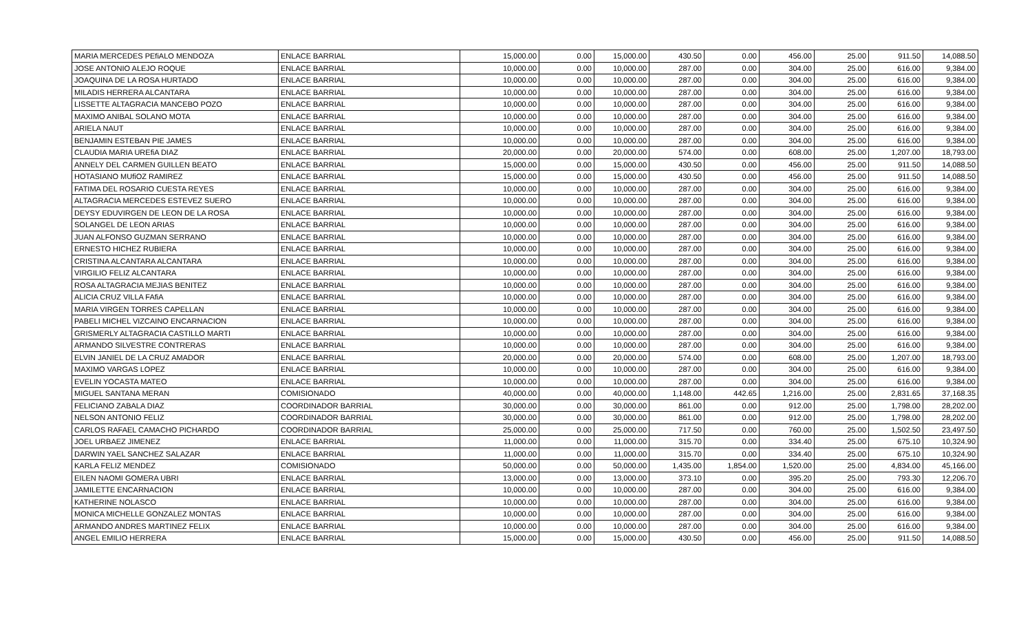| MARIA MERCEDES PEfiALO MENDOZA | ENLACE BARRIAL | 15,000.00 | 0.00 | 15,000.00 | 430.50 | 0.00 | 456.00 | 25.00 | 911.50 | 14,088.50 |
| JOSE ANTONIO ALEJO ROQUE | ENLACE BARRIAL | 10,000.00 | 0.00 | 10,000.00 | 287.00 | 0.00 | 304.00 | 25.00 | 616.00 | 9,384.00 |
| JOAQUINA DE LA ROSA HURTADO | ENLACE BARRIAL | 10,000.00 | 0.00 | 10,000.00 | 287.00 | 0.00 | 304.00 | 25.00 | 616.00 | 9,384.00 |
| MILADIS HERRERA ALCANTARA | ENLACE BARRIAL | 10,000.00 | 0.00 | 10,000.00 | 287.00 | 0.00 | 304.00 | 25.00 | 616.00 | 9,384.00 |
| LISSETTE ALTAGRACIA MANCEBO POZO | ENLACE BARRIAL | 10,000.00 | 0.00 | 10,000.00 | 287.00 | 0.00 | 304.00 | 25.00 | 616.00 | 9,384.00 |
| MAXIMO ANIBAL SOLANO MOTA | ENLACE BARRIAL | 10,000.00 | 0.00 | 10,000.00 | 287.00 | 0.00 | 304.00 | 25.00 | 616.00 | 9,384.00 |
| ARIELA NAUT | ENLACE BARRIAL | 10,000.00 | 0.00 | 10,000.00 | 287.00 | 0.00 | 304.00 | 25.00 | 616.00 | 9,384.00 |
| BENJAMIN ESTEBAN PIE JAMES | ENLACE BARRIAL | 10,000.00 | 0.00 | 10,000.00 | 287.00 | 0.00 | 304.00 | 25.00 | 616.00 | 9,384.00 |
| CLAUDIA MARIA UREfiA DIAZ | ENLACE BARRIAL | 20,000.00 | 0.00 | 20,000.00 | 574.00 | 0.00 | 608.00 | 25.00 | 1,207.00 | 18,793.00 |
| ANNELY DEL CARMEN GUILLEN BEATO | ENLACE BARRIAL | 15,000.00 | 0.00 | 15,000.00 | 430.50 | 0.00 | 456.00 | 25.00 | 911.50 | 14,088.50 |
| HOTASIANO MUfiOZ RAMIREZ | ENLACE BARRIAL | 15,000.00 | 0.00 | 15,000.00 | 430.50 | 0.00 | 456.00 | 25.00 | 911.50 | 14,088.50 |
| FATIMA DEL ROSARIO CUESTA REYES | ENLACE BARRIAL | 10,000.00 | 0.00 | 10,000.00 | 287.00 | 0.00 | 304.00 | 25.00 | 616.00 | 9,384.00 |
| ALTAGRACIA MERCEDES ESTEVEZ SUERO | ENLACE BARRIAL | 10,000.00 | 0.00 | 10,000.00 | 287.00 | 0.00 | 304.00 | 25.00 | 616.00 | 9,384.00 |
| DEYSY EDUVIRGEN DE LEON DE LA ROSA | ENLACE BARRIAL | 10,000.00 | 0.00 | 10,000.00 | 287.00 | 0.00 | 304.00 | 25.00 | 616.00 | 9,384.00 |
| SOLANGEL DE LEON ARIAS | ENLACE BARRIAL | 10,000.00 | 0.00 | 10,000.00 | 287.00 | 0.00 | 304.00 | 25.00 | 616.00 | 9,384.00 |
| JUAN ALFONSO GUZMAN SERRANO | ENLACE BARRIAL | 10,000.00 | 0.00 | 10,000.00 | 287.00 | 0.00 | 304.00 | 25.00 | 616.00 | 9,384.00 |
| ERNESTO HICHEZ RUBIERA | ENLACE BARRIAL | 10,000.00 | 0.00 | 10,000.00 | 287.00 | 0.00 | 304.00 | 25.00 | 616.00 | 9,384.00 |
| CRISTINA ALCANTARA ALCANTARA | ENLACE BARRIAL | 10,000.00 | 0.00 | 10,000.00 | 287.00 | 0.00 | 304.00 | 25.00 | 616.00 | 9,384.00 |
| VIRGILIO FELIZ ALCANTARA | ENLACE BARRIAL | 10,000.00 | 0.00 | 10,000.00 | 287.00 | 0.00 | 304.00 | 25.00 | 616.00 | 9,384.00 |
| ROSA ALTAGRACIA MEJIAS BENITEZ | ENLACE BARRIAL | 10,000.00 | 0.00 | 10,000.00 | 287.00 | 0.00 | 304.00 | 25.00 | 616.00 | 9,384.00 |
| ALICIA CRUZ VILLA FAfiA | ENLACE BARRIAL | 10,000.00 | 0.00 | 10,000.00 | 287.00 | 0.00 | 304.00 | 25.00 | 616.00 | 9,384.00 |
| MARIA VIRGEN TORRES CAPELLAN | ENLACE BARRIAL | 10,000.00 | 0.00 | 10,000.00 | 287.00 | 0.00 | 304.00 | 25.00 | 616.00 | 9,384.00 |
| PABELI MICHEL VIZCAINO ENCARNACION | ENLACE BARRIAL | 10,000.00 | 0.00 | 10,000.00 | 287.00 | 0.00 | 304.00 | 25.00 | 616.00 | 9,384.00 |
| GRISMERLY ALTAGRACIA CASTILLO MARTI | ENLACE BARRIAL | 10,000.00 | 0.00 | 10,000.00 | 287.00 | 0.00 | 304.00 | 25.00 | 616.00 | 9,384.00 |
| ARMANDO SILVESTRE CONTRERAS | ENLACE BARRIAL | 10,000.00 | 0.00 | 10,000.00 | 287.00 | 0.00 | 304.00 | 25.00 | 616.00 | 9,384.00 |
| ELVIN JANIEL DE LA CRUZ AMADOR | ENLACE BARRIAL | 20,000.00 | 0.00 | 20,000.00 | 574.00 | 0.00 | 608.00 | 25.00 | 1,207.00 | 18,793.00 |
| MAXIMO VARGAS LOPEZ | ENLACE BARRIAL | 10,000.00 | 0.00 | 10,000.00 | 287.00 | 0.00 | 304.00 | 25.00 | 616.00 | 9,384.00 |
| EVELIN YOCASTA MATEO | ENLACE BARRIAL | 10,000.00 | 0.00 | 10,000.00 | 287.00 | 0.00 | 304.00 | 25.00 | 616.00 | 9,384.00 |
| MIGUEL SANTANA MERAN | COMISIONADO | 40,000.00 | 0.00 | 40,000.00 | 1,148.00 | 442.65 | 1,216.00 | 25.00 | 2,831.65 | 37,168.35 |
| FELICIANO ZABALA DIAZ | COORDINADOR BARRIAL | 30,000.00 | 0.00 | 30,000.00 | 861.00 | 0.00 | 912.00 | 25.00 | 1,798.00 | 28,202.00 |
| NELSON ANTONIO FELIZ | COORDINADOR BARRIAL | 30,000.00 | 0.00 | 30,000.00 | 861.00 | 0.00 | 912.00 | 25.00 | 1,798.00 | 28,202.00 |
| CARLOS RAFAEL CAMACHO PICHARDO | COORDINADOR BARRIAL | 25,000.00 | 0.00 | 25,000.00 | 717.50 | 0.00 | 760.00 | 25.00 | 1,502.50 | 23,497.50 |
| JOEL URBAEZ JIMENEZ | ENLACE BARRIAL | 11,000.00 | 0.00 | 11,000.00 | 315.70 | 0.00 | 334.40 | 25.00 | 675.10 | 10,324.90 |
| DARWIN YAEL SANCHEZ SALAZAR | ENLACE BARRIAL | 11,000.00 | 0.00 | 11,000.00 | 315.70 | 0.00 | 334.40 | 25.00 | 675.10 | 10,324.90 |
| KARLA FELIZ MENDEZ | COMISIONADO | 50,000.00 | 0.00 | 50,000.00 | 1,435.00 | 1,854.00 | 1,520.00 | 25.00 | 4,834.00 | 45,166.00 |
| EILEN NAOMI GOMERA UBRI | ENLACE BARRIAL | 13,000.00 | 0.00 | 13,000.00 | 373.10 | 0.00 | 395.20 | 25.00 | 793.30 | 12,206.70 |
| JAMILETTE ENCARNACION | ENLACE BARRIAL | 10,000.00 | 0.00 | 10,000.00 | 287.00 | 0.00 | 304.00 | 25.00 | 616.00 | 9,384.00 |
| KATHERINE NOLASCO | ENLACE BARRIAL | 10,000.00 | 0.00 | 10,000.00 | 287.00 | 0.00 | 304.00 | 25.00 | 616.00 | 9,384.00 |
| MONICA MICHELLE GONZALEZ MONTAS | ENLACE BARRIAL | 10,000.00 | 0.00 | 10,000.00 | 287.00 | 0.00 | 304.00 | 25.00 | 616.00 | 9,384.00 |
| ARMANDO ANDRES MARTINEZ FELIX | ENLACE BARRIAL | 10,000.00 | 0.00 | 10,000.00 | 287.00 | 0.00 | 304.00 | 25.00 | 616.00 | 9,384.00 |
| ANGEL EMILIO HERRERA | ENLACE BARRIAL | 15,000.00 | 0.00 | 15,000.00 | 430.50 | 0.00 | 456.00 | 25.00 | 911.50 | 14,088.50 |